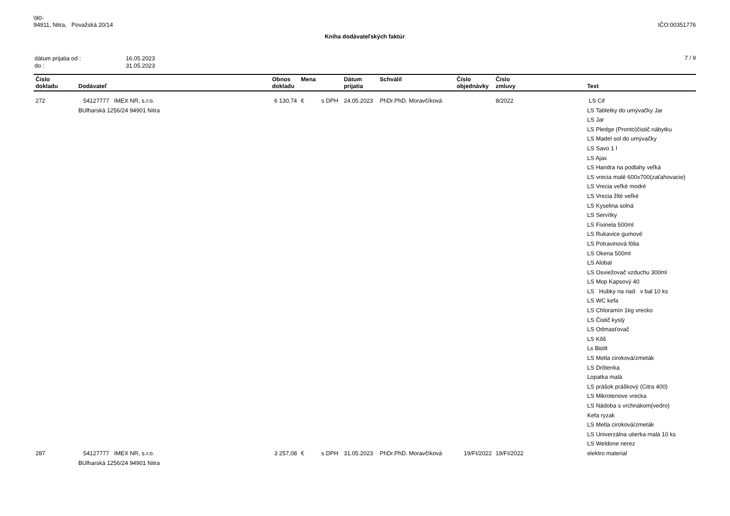\90-
94911, Nitra, Považská 20/14
IČO:00351776
Kniha dodávateľských faktúr
| dátum prijatia od : | 16.05.2023 |
| do : | 31.05.2023 |
7 / 9
| Číslo dokladu | Dodávateľ | Obnos dokladu | Mena | | Dátum prijatia | Schválil | Číslo objednávky | Číslo zmluvy | Text |
| --- | --- | --- | --- | --- | --- | --- | --- | --- | --- |
| 272 | 54127777 IMEX NR, s.r.o. BUlharská 1256/24 94901 Nitra | 6 130,74 | € | s DPH | 24.05.2023 | PhDr.PhD. Moravčíková | | 8/2022 | LS Cif LS Tabletky do umývačky Jar LS Jar LS Pledge (Pronto)čistič nábytku LS Madel sol do umývačky LS Savo 1 l LS Ajax LS Handra na podlahy veľká LS vrecia malé 600x700(zaťahovacie) LS Vrecia veľké modré LS Vrecia žlté veľké LS Kyselina solná LS Servítky LS Fixinela 500ml LS Rukavice gumové LS Potravinová fólia LS Okena 500ml LS Alobal LS Osviežovač vzduchu 300ml LS Mop Kapsový 40 LS Hubky na riad v bal 10 ks LS WC kefa LS Chloramín 1kg vrecko LS Čistič kyslý LS Odmasťovač LS Kôš Ls Biolit LS Metla ciroková/zmeták LS Drôtenka Lopatka malá LS prášok práškový (Citra 400) LS Mikrotenove vrecka LS Nádoba s vrchnákom(vedro) Kefa ryzak LS Metla ciroková/zmeták LS Univerzálna utierka malá 10 ks LS Weldone nerez |
| 287 | 54127777 IMEX NR, s.r.o. BUlharská 1256/24 94901 Nitra | 3 257,08 | € | s DPH | 31.05.2023 | PhDr.PhD. Moravčíková | 19/FI/2022 | 19/FI/2022 | elektro material |